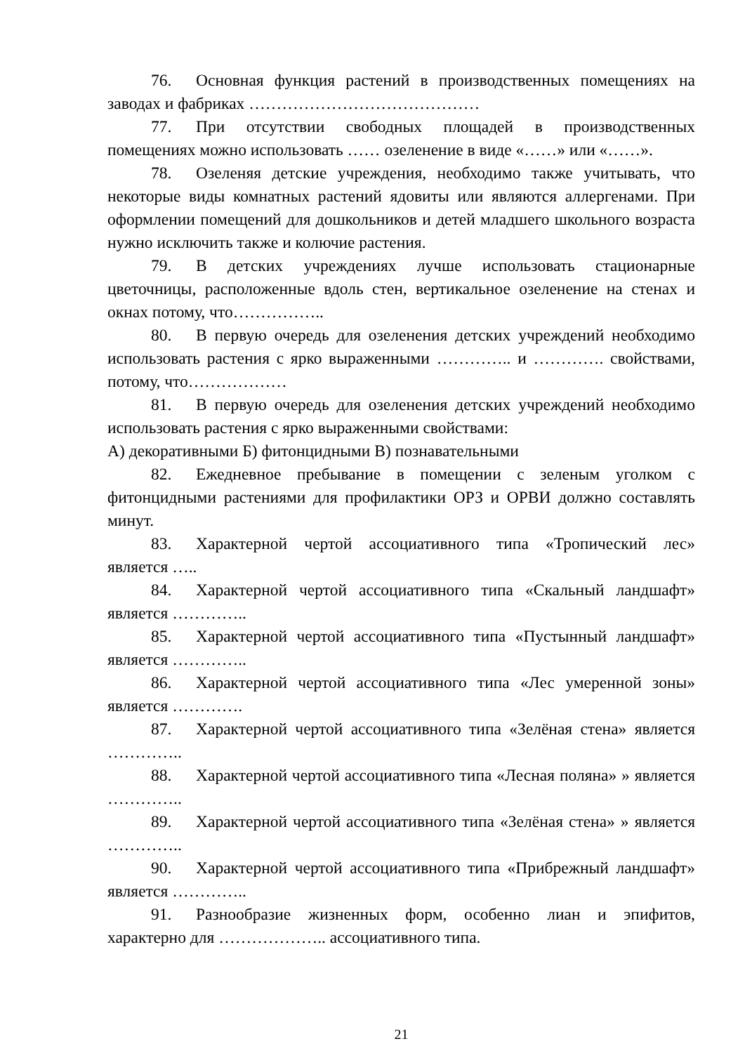76. Основная функция растений в производственных помещениях на заводах и фабриках ……………………………………
77. При отсутствии свободных площадей в производственных помещениях можно использовать …… озеленение в виде «……» или «……».
78. Озеленяя детские учреждения, необходимо также учитывать, что некоторые виды комнатных растений ядовиты или являются аллергенами. При оформлении помещений для дошкольников и детей младшего школьного возраста нужно исключить также и колючие растения.
79. В детских учреждениях лучше использовать стационарные цветочницы, расположенные вдоль стен, вертикальное озеленение на стенах и окнах потому, что……………..
80. В первую очередь для озеленения детских учреждений необходимо использовать растения с ярко выраженными ………….. и …………. свойствами, потому, что………………
81. В первую очередь для озеленения детских учреждений необходимо использовать растения с ярко выраженными свойствами:
А) декоративными Б) фитонцидными В) познавательными
82. Ежедневное пребывание в помещении с зеленым уголком с фитонцидными растениями для профилактики ОРЗ и ОРВИ должно составлять минут.
83. Характерной чертой ассоциативного типа «Тропический лес» является …..
84. Характерной чертой ассоциативного типа «Скальный ландшафт» является …………..
85. Характерной чертой ассоциативного типа «Пустынный ландшафт» является …………..
86. Характерной чертой ассоциативного типа «Лес умеренной зоны» является ………….
87. Характерной чертой ассоциативного типа «Зелёная стена» является …………..
88. Характерной чертой ассоциативного типа «Лесная поляна» » является …………..
89. Характерной чертой ассоциативного типа «Зелёная стена» » является …………..
90. Характерной чертой ассоциативного типа «Прибрежный ландшафт» является …………..
91. Разнообразие жизненных форм, особенно лиан и эпифитов, характерно для ……………….. ассоциативного типа.
21